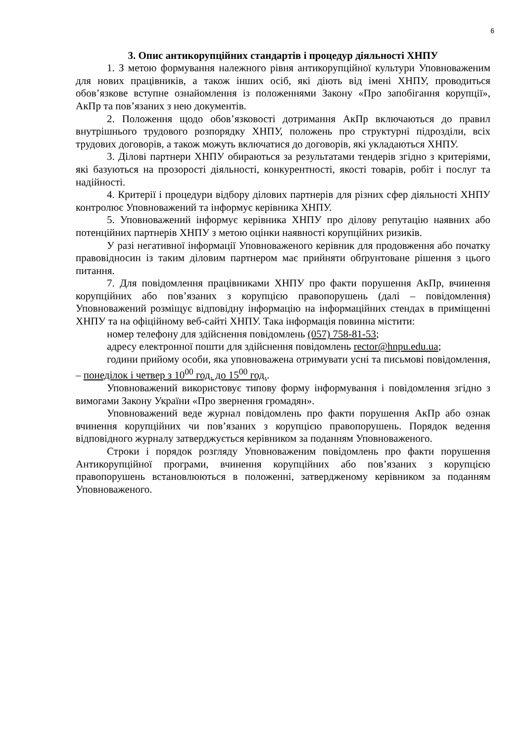6
3. Опис антикорупційних стандартів і процедур діяльності ХНПУ
1. З метою формування належного рівня антикорупційної культури Уповноваженим для нових працівників, а також інших осіб, які діють від імені ХНПУ, проводиться обов’язкове вступне ознайомлення із положеннями Закону «Про запобігання корупції», АкПр та пов’язаних з нею документів.
2. Положення щодо обов’язковості дотримання АкПр включаються до правил внутрішнього трудового розпорядку ХНПУ, положень про структурні підрозділи, всіх трудових договорів, а також можуть включатися до договорів, які укладаються ХНПУ.
3. Ділові партнери ХНПУ обираються за результатами тендерів згідно з критеріями, які базуються на прозорості діяльності, конкурентності, якості товарів, робіт і послуг та надійності.
4. Критерії і процедури відбору ділових партнерів для різних сфер діяльності ХНПУ контролює Уповноважений та інформує керівника ХНПУ.
5. Уповноважений інформує керівника ХНПУ про ділову репутацію наявних або потенційних партнерів ХНПУ з метою оцінки наявності корупційних ризиків.
У разі негативної інформації Уповноваженого керівник для продовження або початку правовідносин із таким діловим партнером має прийняти обґрунтоване рішення з цього питання.
7. Для повідомлення працівниками ХНПУ про факти порушення АкПр, вчинення корупційних або пов’язаних з корупцією правопорушень (далі – повідомлення) Уповноважений розміщує відповідну інформацію на інформаційних стендах в приміщенні ХНПУ та на офіційному веб-сайті ХНПУ. Така інформація повинна містити:
номер телефону для здійснення повідомлень (057) 758-81-53;
адресу електронної пошти для здійснення повідомлень rector@hnpu.edu.ua;
години прийому особи, яка уповноважена отримувати усні та письмові повідомлення, – понеділок і четвер з 10<sup>00</sup> год. до 15<sup>00</sup> год..
Уповноважений використовує типову форму інформування і повідомлення згідно з вимогами Закону України «Про звернення громадян».
Уповноважений веде журнал повідомлень про факти порушення АкПр або ознак вчинення корупційних чи пов’язаних з корупцією правопорушень. Порядок ведення відповідного журналу затверджується керівником за поданням Уповноваженого.
Строки і порядок розгляду Уповноваженим повідомлень про факти порушення Антикорупційної програми, вчинення корупційних або пов’язаних з корупцією правопорушень встановлюються в положенні, затвердженому керівником за поданням Уповноваженого.